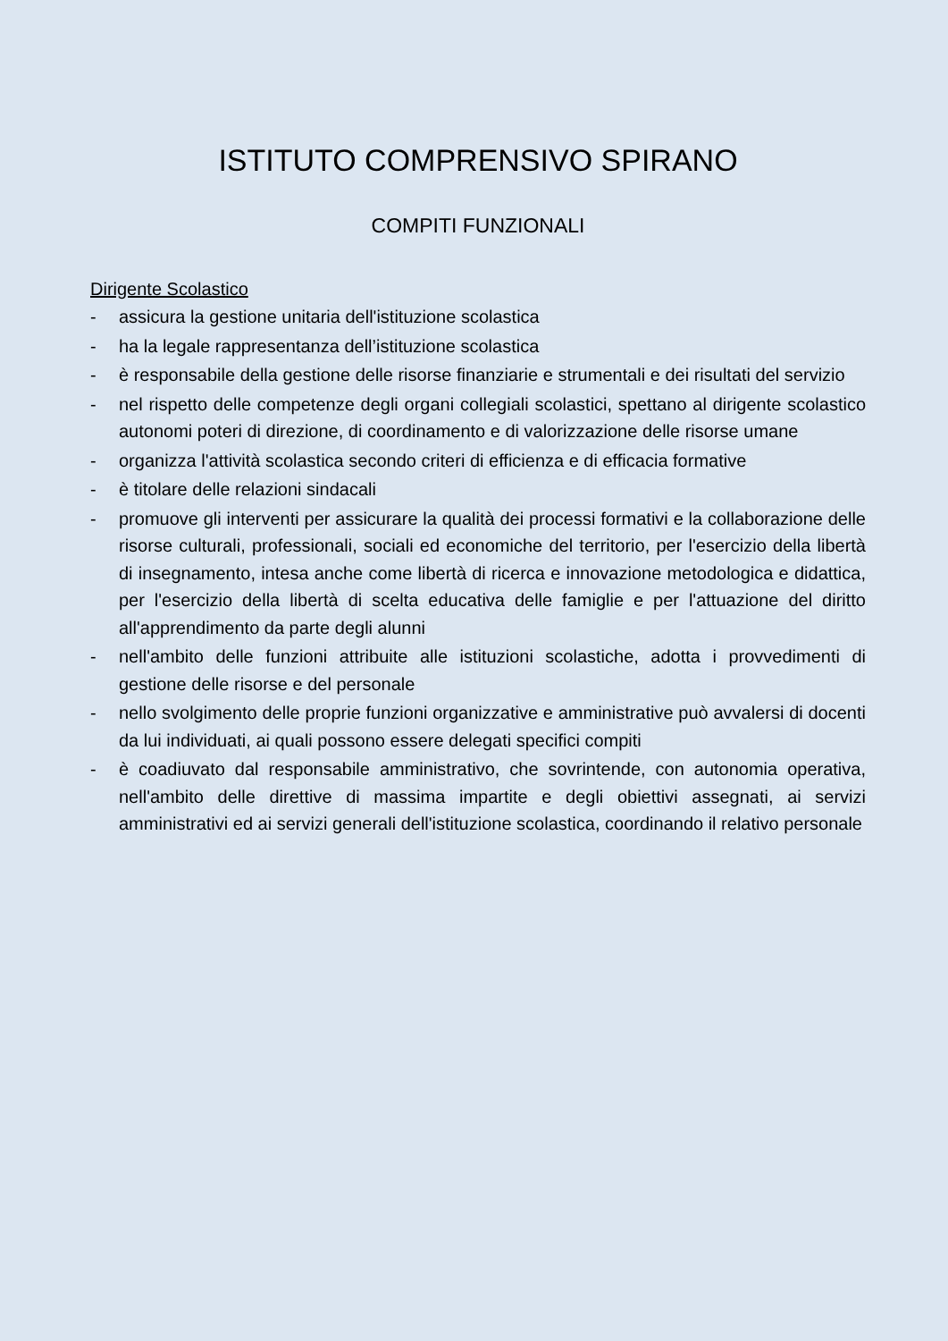ISTITUTO COMPRENSIVO SPIRANO
COMPITI FUNZIONALI
Dirigente Scolastico
- assicura la gestione unitaria dell'istituzione scolastica
- ha la legale rappresentanza dell’istituzione scolastica
- è responsabile della gestione delle risorse finanziarie e strumentali e dei risultati del servizio
- nel rispetto delle competenze degli organi collegiali scolastici, spettano al dirigente scolastico autonomi poteri di direzione, di coordinamento e di valorizzazione delle risorse umane
- organizza l'attività scolastica secondo criteri di efficienza e di efficacia formative
- è titolare delle relazioni sindacali
- promuove gli interventi per assicurare la qualità dei processi formativi e la collaborazione delle risorse culturali, professionali, sociali ed economiche del territorio, per l'esercizio della libertà di insegnamento, intesa anche come libertà di ricerca e innovazione metodologica e didattica, per l'esercizio della libertà di scelta educativa delle famiglie e per l'attuazione del diritto all'apprendimento da parte degli alunni
- nell'ambito delle funzioni attribuite alle istituzioni scolastiche, adotta i provvedimenti di gestione delle risorse e del personale
- nello svolgimento delle proprie funzioni organizzative e amministrative può avvalersi di docenti da lui individuati, ai quali possono essere delegati specifici compiti
- è coadiuvato dal responsabile amministrativo, che sovrintende, con autonomia operativa, nell'ambito delle direttive di massima impartite e degli obiettivi assegnati, ai servizi amministrativi ed ai servizi generali dell'istituzione scolastica, coordinando il relativo personale